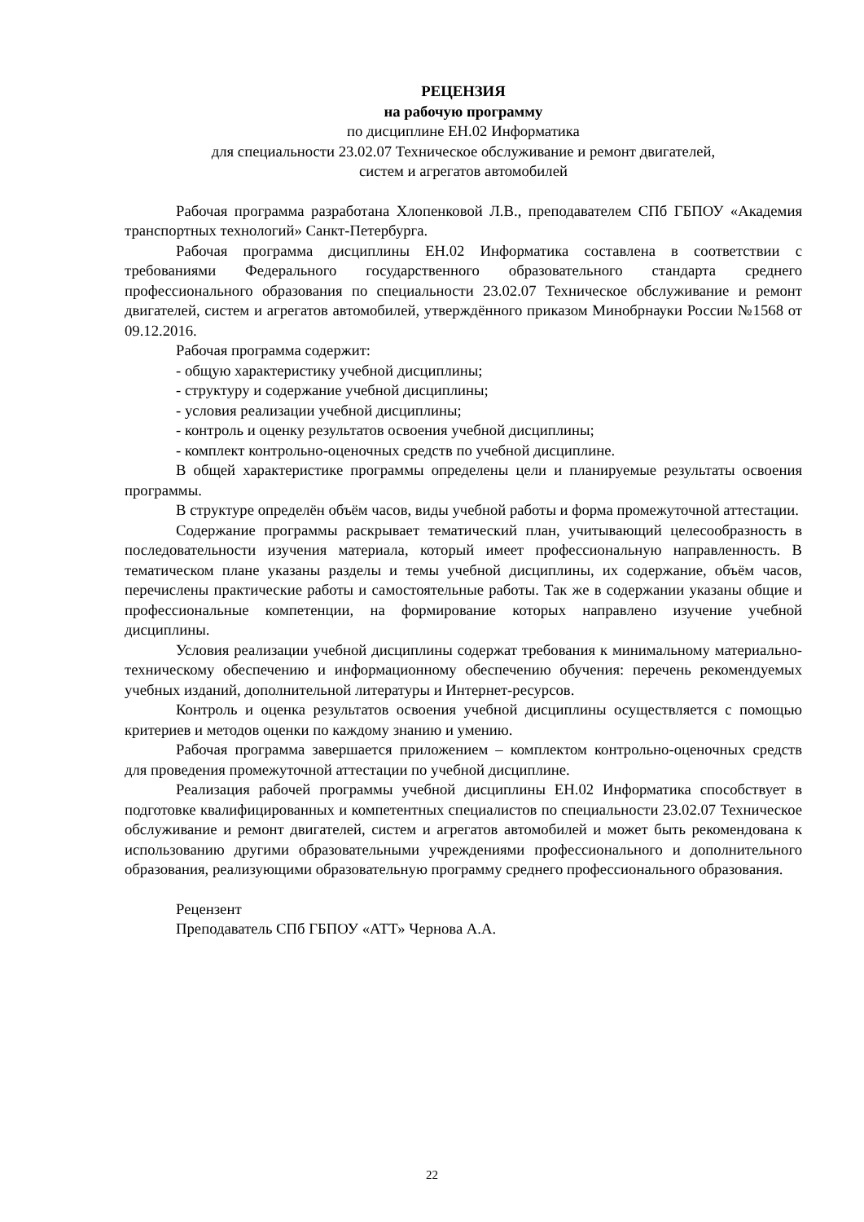РЕЦЕНЗИЯ
на рабочую программу
по дисциплине ЕН.02 Информатика
для специальности 23.02.07 Техническое обслуживание и ремонт двигателей,
систем и агрегатов автомобилей
Рабочая программа разработана Хлопенковой Л.В., преподавателем СПб ГБПОУ «Академия транспортных технологий» Санкт-Петербурга.
Рабочая программа дисциплины ЕН.02 Информатика составлена в соответствии с требованиями Федерального государственного образовательного стандарта среднего профессионального образования по специальности 23.02.07 Техническое обслуживание и ремонт двигателей, систем и агрегатов автомобилей, утверждённого приказом Минобрнауки России №1568 от 09.12.2016.
Рабочая программа содержит:
- общую характеристику учебной дисциплины;
- структуру и содержание учебной дисциплины;
- условия реализации учебной дисциплины;
- контроль и оценку результатов освоения учебной дисциплины;
- комплект контрольно-оценочных средств по учебной дисциплине.
В общей характеристике программы определены цели и планируемые результаты освоения программы.
В структуре определён объём часов, виды учебной работы и форма промежуточной аттестации.
Содержание программы раскрывает тематический план, учитывающий целесообразность в последовательности изучения материала, который имеет профессиональную направленность. В тематическом плане указаны разделы и темы учебной дисциплины, их содержание, объём часов, перечислены практические работы и самостоятельные работы. Так же в содержании указаны общие и профессиональные компетенции, на формирование которых направлено изучение учебной дисциплины.
Условия реализации учебной дисциплины содержат требования к минимальному материально-техническому обеспечению и информационному обеспечению обучения: перечень рекомендуемых учебных изданий, дополнительной литературы и Интернет-ресурсов.
Контроль и оценка результатов освоения учебной дисциплины осуществляется с помощью критериев и методов оценки по каждому знанию и умению.
Рабочая программа завершается приложением – комплектом контрольно-оценочных средств для проведения промежуточной аттестации по учебной дисциплине.
Реализация рабочей программы учебной дисциплины ЕН.02 Информатика способствует в подготовке квалифицированных и компетентных специалистов по специальности 23.02.07 Техническое обслуживание и ремонт двигателей, систем и агрегатов автомобилей и может быть рекомендована к использованию другими образовательными учреждениями профессионального и дополнительного образования, реализующими образовательную программу среднего профессионального образования.
Рецензент
Преподаватель СПб ГБПОУ «АТТ» Чернова А.А.
22